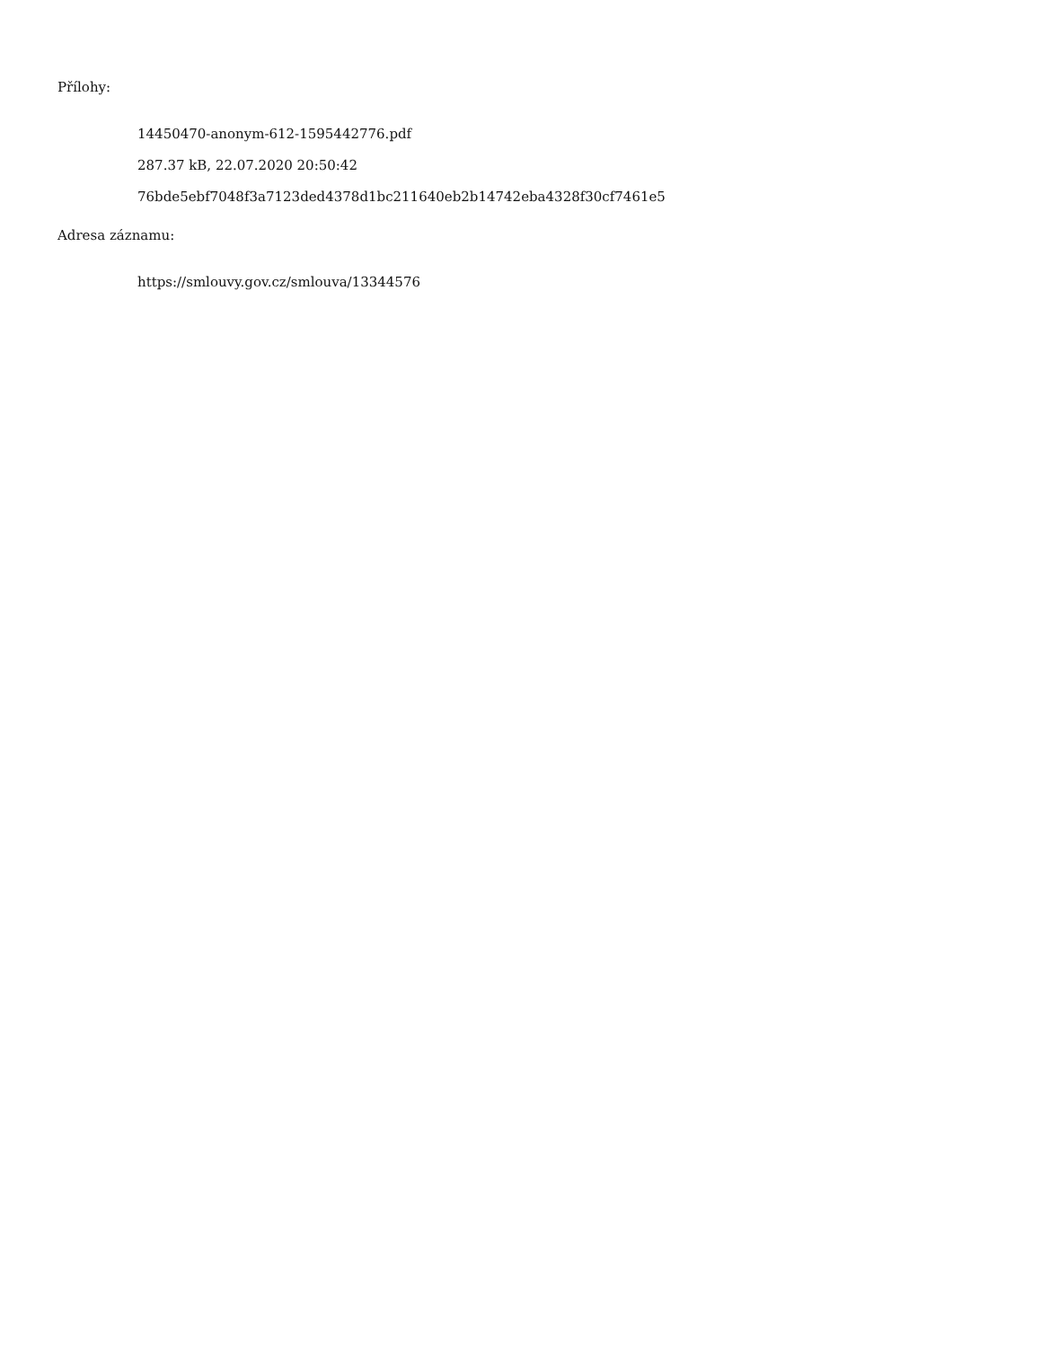Přílohy:
14450470-anonym-612-1595442776.pdf
287.37 kB, 22.07.2020 20:50:42
76bde5ebf7048f3a7123ded4378d1bc211640eb2b14742eba4328f30cf7461e5
Adresa záznamu:
https://smlouvy.gov.cz/smlouva/13344576